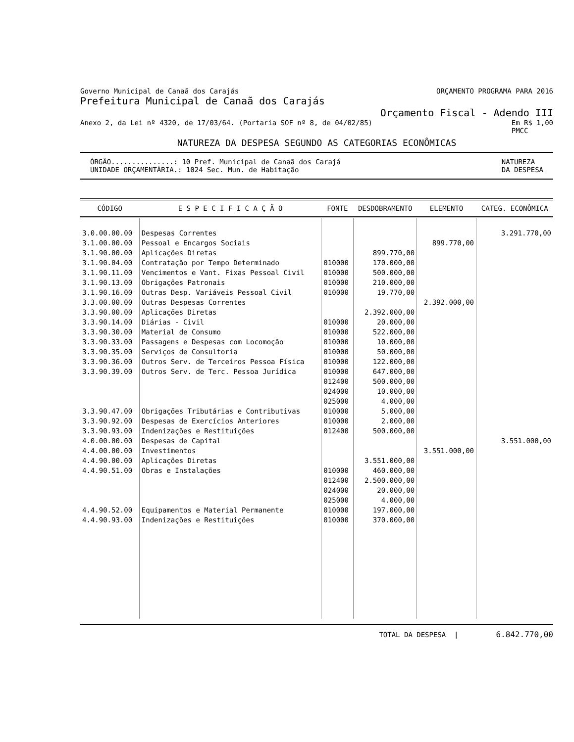Governo Municipal de Canaã dos Carajás ORÇAMENTO PROGRAMA PARA 2016
Prefeitura Municipal de Canaã dos Carajás
Orçamento Fiscal - Adendo III
Anexo 2, da Lei nº 4320, de 17/03/64. (Portaria SOF nº 8, de 04/02/85) Em R$ 1,00
PMCC
NATUREZA DA DESPESA SEGUNDO AS CATEGORIAS ECONÔMICAS
ÓRGÃO...............: 10 Pref. Municipal de Canaã dos Carajá
UNIDADE ORÇAMENTÁRIA.: 1024 Sec. Mun. de Habitação NATUREZA
DA DESPESA
| CÓDIGO | E S P E C I F I C A Ç Ã O | FONTE | DESDOBRAMENTO | ELEMENTO | CATEG. ECONÔMICA |
| --- | --- | --- | --- | --- | --- |
| 3.0.00.00.00 | Despesas Correntes | | | | 3.291.770,00 |
| 3.1.00.00.00 | Pessoal e Encargos Sociais | | | 899.770,00 | |
| 3.1.90.00.00 | Aplicações Diretas | | 899.770,00 | | |
| 3.1.90.04.00 | Contratação por Tempo Determinado | 010000 | 170.000,00 | | |
| 3.1.90.11.00 | Vencimentos e Vant. Fixas Pessoal Civil | 010000 | 500.000,00 | | |
| 3.1.90.13.00 | Obrigações Patronais | 010000 | 210.000,00 | | |
| 3.1.90.16.00 | Outras Desp. Variáveis Pessoal Civil | 010000 | 19.770,00 | | |
| 3.3.00.00.00 | Outras Despesas Correntes | | | 2.392.000,00 | |
| 3.3.90.00.00 | Aplicações Diretas | | 2.392.000,00 | | |
| 3.3.90.14.00 | Diárias - Civil | 010000 | 20.000,00 | | |
| 3.3.90.30.00 | Material de Consumo | 010000 | 522.000,00 | | |
| 3.3.90.33.00 | Passagens e Despesas com Locomoção | 010000 | 10.000,00 | | |
| 3.3.90.35.00 | Serviços de Consultoria | 010000 | 50.000,00 | | |
| 3.3.90.36.00 | Outros Serv. de Terceiros Pessoa Física | 010000 | 122.000,00 | | |
| 3.3.90.39.00 | Outros Serv. de Terc. Pessoa Jurídica | 010000 | 647.000,00 | | |
| | | 012400 | 500.000,00 | | |
| | | 024000 | 10.000,00 | | |
| | | 025000 | 4.000,00 | | |
| 3.3.90.47.00 | Obrigações Tributárias e Contributivas | 010000 | 5.000,00 | | |
| 3.3.90.92.00 | Despesas de Exercícios Anteriores | 010000 | 2.000,00 | | |
| 3.3.90.93.00 | Indenizações e Restituições | 012400 | 500.000,00 | | |
| 4.0.00.00.00 | Despesas de Capital | | | | 3.551.000,00 |
| 4.4.00.00.00 | Investimentos | | | 3.551.000,00 | |
| 4.4.90.00.00 | Aplicações Diretas | | 3.551.000,00 | | |
| 4.4.90.51.00 | Obras e Instalações | 010000 | 460.000,00 | | |
| | | 012400 | 2.500.000,00 | | |
| | | 024000 | 20.000,00 | | |
| | | 025000 | 4.000,00 | | |
| 4.4.90.52.00 | Equipamentos e Material Permanente | 010000 | 197.000,00 | | |
| 4.4.90.93.00 | Indenizações e Restituições | 010000 | 370.000,00 | | |
TOTAL DA DESPESA | 6.842.770,00